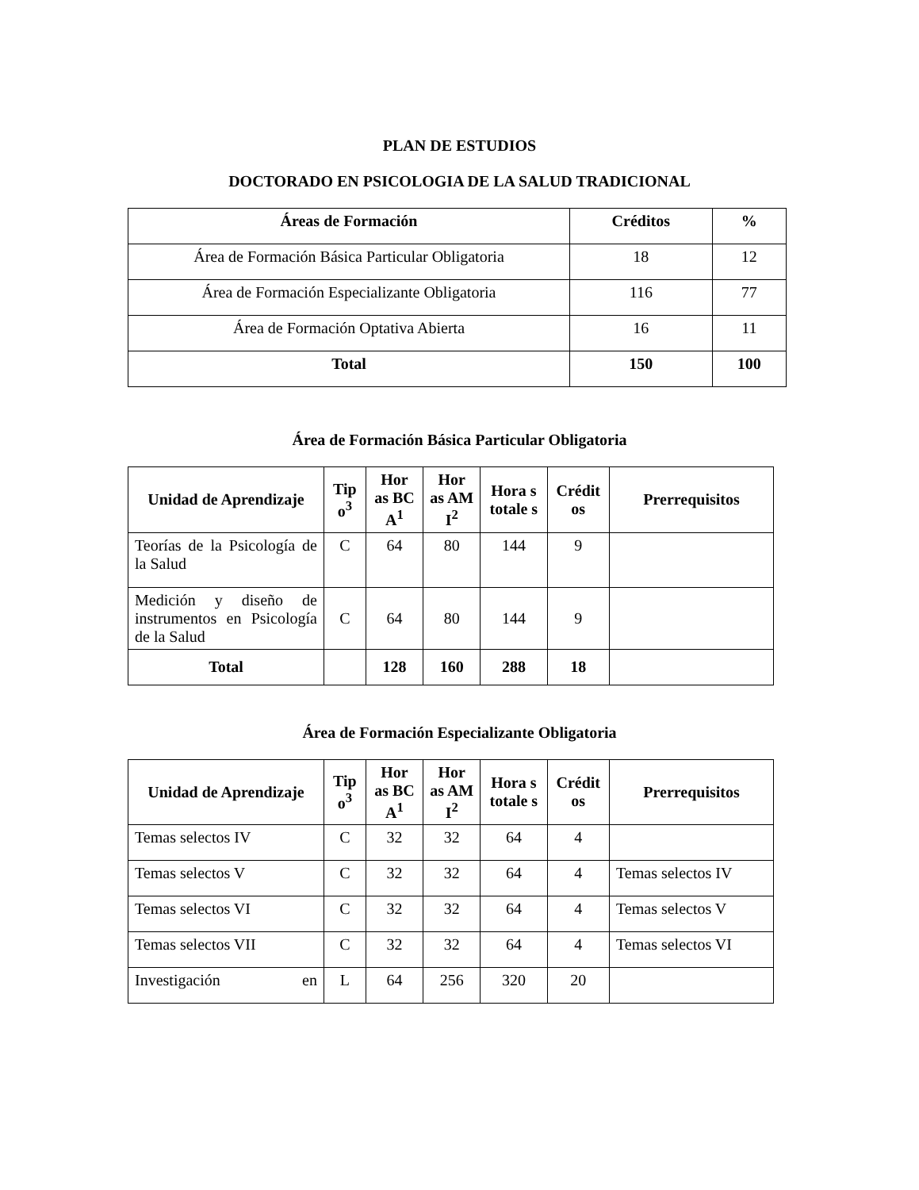PLAN DE ESTUDIOS
DOCTORADO EN PSICOLOGIA DE LA SALUD TRADICIONAL
| Áreas de Formación | Créditos | % |
| --- | --- | --- |
| Área de Formación Básica Particular Obligatoria | 18 | 12 |
| Área de Formación Especializante Obligatoria | 116 | 77 |
| Área de Formación Optativa Abierta | 16 | 11 |
| Total | 150 | 100 |
Área de Formación Básica Particular Obligatoria
| Unidad de Aprendizaje | Tip o<sup>3</sup> | Hor as BC A<sup>1</sup> | Hor as AM I<sup>2</sup> | Hora s totale s | Crédit os | Prerrequisitos |
| --- | --- | --- | --- | --- | --- | --- |
| Teorías de la Psicología de la Salud | C | 64 | 80 | 144 | 9 | |
| Medición y diseño de instrumentos en Psicología de la Salud | C | 64 | 80 | 144 | 9 | |
| Total | | 128 | 160 | 288 | 18 | |
Área de Formación Especializante Obligatoria
| Unidad de Aprendizaje | Tip o<sup>3</sup> | Hor as BC A<sup>1</sup> | Hor as AM I<sup>2</sup> | Hora s totale s | Crédit os | Prerrequisitos |
| --- | --- | --- | --- | --- | --- | --- |
| Temas selectos IV | C | 32 | 32 | 64 | 4 | |
| Temas selectos V | C | 32 | 32 | 64 | 4 | Temas selectos IV |
| Temas selectos VI | C | 32 | 32 | 64 | 4 | Temas selectos V |
| Temas selectos VII | C | 32 | 32 | 64 | 4 | Temas selectos VI |
| Investigación en | L | 64 | 256 | 320 | 20 | |